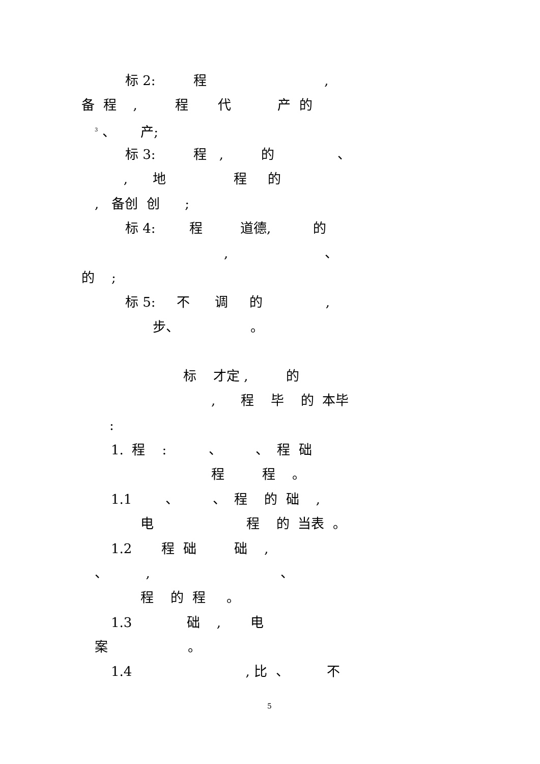标 2: 程 ,
备 程 , 程 代 产 的
<sup>3</sup> 、 产;
标 3: 程 , 的 、
, 地 程 的
, 备创 创 ;
标 4: 程 道德, 的
, 、
的 ;
标 5: 不 调 的 ,
步、 。
标 才定 , 的
, 程 毕 的 本毕
:
1. 程 : 、 、 程 础
程 程 。
1.1 、 、 程 的 础 ,
电 程 的 当表 。
1.2 程 础 础 ,
、 , 、
程 的 程 。
1.3 础 , 电
案 。
1.4 , 比 、 不
5